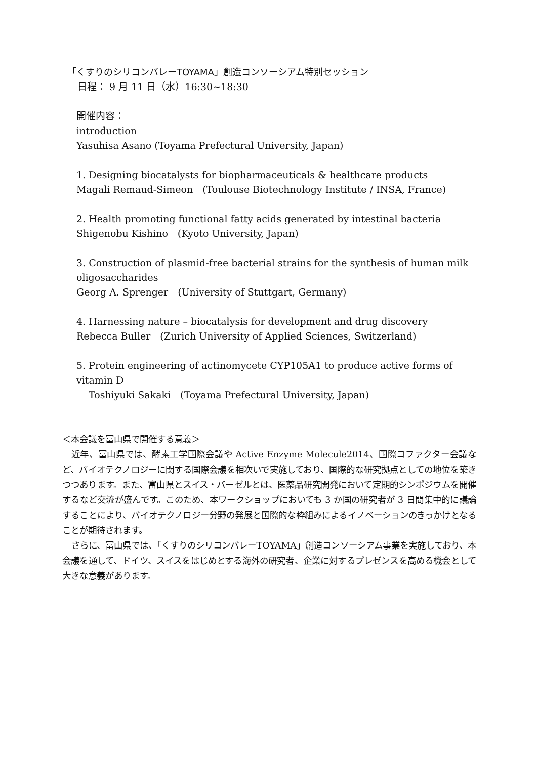「くすりのシリコンバレーTOYAMA」創造コンソーシアム特別セッション
日程： 9 月 11 日（水）16:30~18:30
開催内容：
introduction
Yasuhisa Asano (Toyama Prefectural University, Japan)
1. Designing biocatalysts for biopharmaceuticals & healthcare products
Magali Remaud-Simeon　(Toulouse Biotechnology Institute / INSA, France)
2. Health promoting functional fatty acids generated by intestinal bacteria
Shigenobu Kishino　(Kyoto University, Japan)
3. Construction of plasmid-free bacterial strains for the synthesis of human milk oligosaccharides
Georg A. Sprenger　(University of Stuttgart, Germany)
4. Harnessing nature – biocatalysis for development and drug discovery
Rebecca Buller　(Zurich University of Applied Sciences, Switzerland)
5. Protein engineering of actinomycete CYP105A1 to produce active forms of vitamin D
Toshiyuki Sakaki　(Toyama Prefectural University, Japan)
＜本会議を富山県で開催する意義＞
近年、富山県では、酵素工学国際会議や Active Enzyme Molecule2014、国際コファクター会議など、バイオテクノロジーに関する国際会議を相次いで実施しており、国際的な研究拠点としての地位を築きつつあります。また、富山県とスイス・バーゼルとは、医薬品研究開発において定期的シンポジウムを開催するなど交流が盛んです。このため、本ワークショップにおいても 3 か国の研究者が 3 日間集中的に議論することにより、バイオテクノロジー分野の発展と国際的な枠組みによるイノベーションのきっかけとなることが期待されます。
さらに、富山県では、「くすりのシリコンバレーTOYAMA」創造コンソーシアム事業を実施しており、本会議を通して、ドイツ、スイスをはじめとする海外の研究者、企業に対するプレゼンスを高める機会として大きな意義があります。